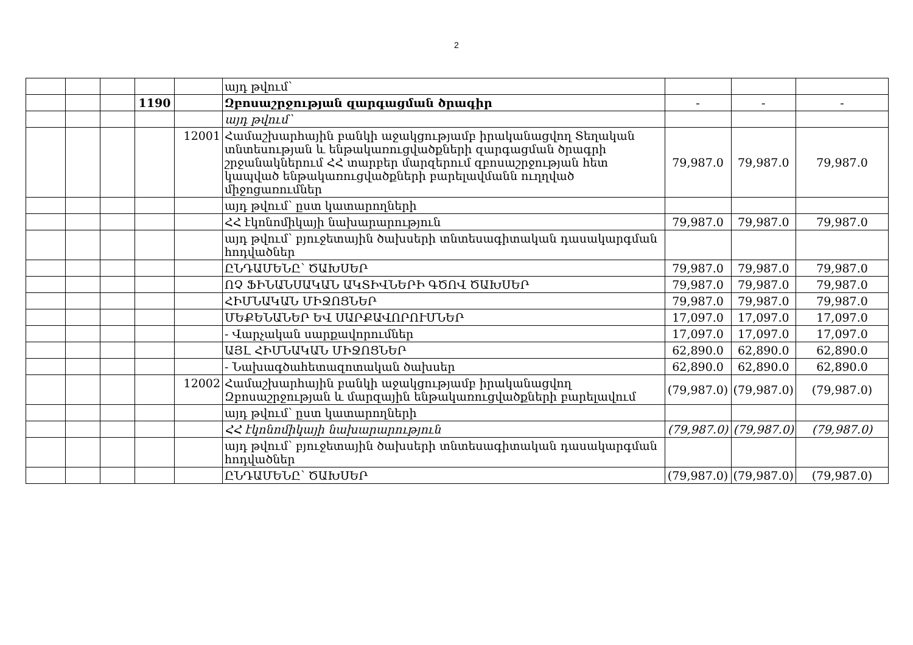2
| | | | | | այդ թվում՝ | | | |
| | | | 1190 | | Զբոսաշրջության զարգացման ծրագիր | - | - | - |
| | | | | | այդ թվում՝ | | | |
| | | | | 12001 | Համաշխարհային բանկի աջակցությամբ իրականացվող Տեղական տնտեսության և ենթակառուցվածքների զարգացման ծրագրի շրջանակներում ՀՀ տարբեր մարզերում զբոսաշրջության հետ կապված ենթակառուցվածքների բարելավմանն ուղղված միջոցառումներ | 79,987.0 | 79,987.0 | 79,987.0 |
| | | | | | այդ թվում՝ ըստ կատարողների | | | |
| | | | | | ՀՀ էկոնոմիկայի նախարարություն | 79,987.0 | 79,987.0 | 79,987.0 |
| | | | | | այդ թվում՝ բյուջետային ծախսերի տնտեսագիտական դասակարգման հոդվածներ | | | |
| | | | | | ԸՆԴԱՄԵՆԸ՝ ԾԱԽՍԵՐ | 79,987.0 | 79,987.0 | 79,987.0 |
| | | | | | ՈՉ ՖԻՆԱՆՍԱԿԱՆ ԱԿՏԻՎՆԵՐԻ ԳԾՈՎ ԾԱԽՍԵՐ | 79,987.0 | 79,987.0 | 79,987.0 |
| | | | | | ՀԻՄՆԱԿԱՆ ՄԻՋՈՑՆԵՐ | 79,987.0 | 79,987.0 | 79,987.0 |
| | | | | | ՄԵՔԵՆԱՆԵՐ ԵՎ ՍԱՐՔԱՎՈՐՈՒՄՆԵՐ | 17,097.0 | 17,097.0 | 17,097.0 |
| | | | | | - Վարչական սարքավորումներ | 17,097.0 | 17,097.0 | 17,097.0 |
| | | | | | ԱՅԼ ՀԻՄՆԱԿԱՆ ՄԻՋՈՑՆԵՐ | 62,890.0 | 62,890.0 | 62,890.0 |
| | | | | | - Նախագծահետազոտական ծախսեր | 62,890.0 | 62,890.0 | 62,890.0 |
| | | | | 12002 | Համաշխարհային բանկի աջակցությամբ իրականացվող Զբոսաշրջության և մարզային ենթակառուցվածքների բարելավում | (79,987.0) | (79,987.0) | (79,987.0) |
| | | | | | այդ թվում՝ ըստ կատարողների | | | |
| | | | | | ՀՀ էկոնոմիկայի նախարարություն | (79,987.0) | (79,987.0) | (79,987.0) |
| | | | | | այդ թվում՝ բյուջետային ծախսերի տնտեսագիտական դասակարգման հոդվածներ | | | |
| | | | | | ԸՆԴԱՄԵՆԸ՝ ԾԱԽՍԵՐ | (79,987.0) | (79,987.0) | (79,987.0) |